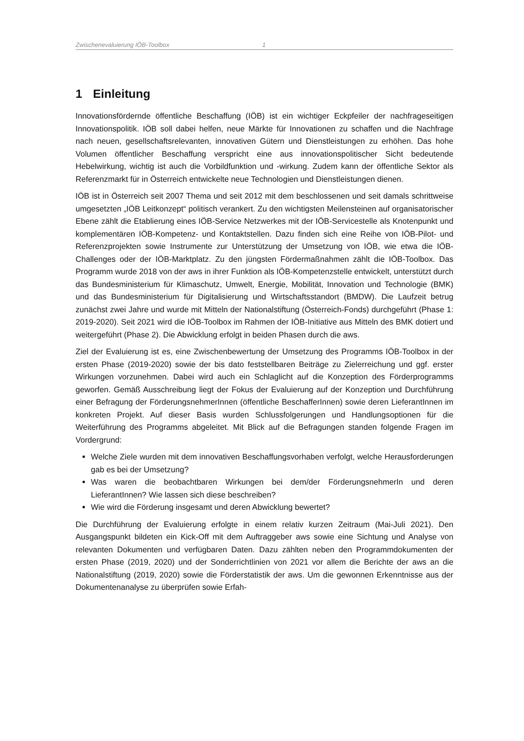Zwischenevaluierung IÖB-Toolbox 1
1 Einleitung
Innovationsfördernde öffentliche Beschaffung (IÖB) ist ein wichtiger Eckpfeiler der nachfrageseitigen Innovationspolitik. IÖB soll dabei helfen, neue Märkte für Innovationen zu schaffen und die Nachfrage nach neuen, gesellschaftsrelevanten, innovativen Gütern und Dienstleistungen zu erhöhen. Das hohe Volumen öffentlicher Beschaffung verspricht eine aus innovationspolitischer Sicht bedeutende Hebelwirkung, wichtig ist auch die Vorbildfunktion und -wirkung. Zudem kann der öffentliche Sektor als Referenzmarkt für in Österreich entwickelte neue Technologien und Dienstleistungen dienen.
IÖB ist in Österreich seit 2007 Thema und seit 2012 mit dem beschlossenen und seit damals schrittweise umgesetzten „IÖB Leitkonzept“ politisch verankert. Zu den wichtigsten Meilensteinen auf organisatorischer Ebene zählt die Etablierung eines IÖB-Service Netzwerkes mit der IÖB-Servicestelle als Knotenpunkt und komplementären IÖB-Kompetenz- und Kontaktstellen. Dazu finden sich eine Reihe von IÖB-Pilot- und Referenzprojekten sowie Instrumente zur Unterstützung der Umsetzung von IÖB, wie etwa die IÖB-Challenges oder der IÖB-Marktplatz. Zu den jüngsten Fördermaßnahmen zählt die IÖB-Toolbox. Das Programm wurde 2018 von der aws in ihrer Funktion als IÖB-Kompetenzstelle entwickelt, unterstützt durch das Bundesministerium für Klimaschutz, Umwelt, Energie, Mobilität, Innovation und Technologie (BMK) und das Bundesministerium für Digitalisierung und Wirtschaftsstandort (BMDW). Die Laufzeit betrug zunächst zwei Jahre und wurde mit Mitteln der Nationalstiftung (Österreich-Fonds) durchgeführt (Phase 1: 2019-2020). Seit 2021 wird die IÖB-Toolbox im Rahmen der IÖB-Initiative aus Mitteln des BMK dotiert und weitergeführt (Phase 2). Die Abwicklung erfolgt in beiden Phasen durch die aws.
Ziel der Evaluierung ist es, eine Zwischenbewertung der Umsetzung des Programms IÖB-Toolbox in der ersten Phase (2019-2020) sowie der bis dato feststellbaren Beiträge zu Zielerreichung und ggf. erster Wirkungen vorzunehmen. Dabei wird auch ein Schlaglicht auf die Konzeption des Förderprogramms geworfen. Gemäß Ausschreibung liegt der Fokus der Evaluierung auf der Konzeption und Durchführung einer Befragung der FörderungsnehmerInnen (öffentliche BeschafferInnen) sowie deren LieferantInnen im konkreten Projekt. Auf dieser Basis wurden Schlussfolgerungen und Handlungsoptionen für die Weiterführung des Programms abgeleitet. Mit Blick auf die Befragungen standen folgende Fragen im Vordergrund:
Welche Ziele wurden mit dem innovativen Beschaffungsvorhaben verfolgt, welche Herausforderungen gab es bei der Umsetzung?
Was waren die beobachtbaren Wirkungen bei dem/der FörderungsnehmerIn und deren LieferantInnen? Wie lassen sich diese beschreiben?
Wie wird die Förderung insgesamt und deren Abwicklung bewertet?
Die Durchführung der Evaluierung erfolgte in einem relativ kurzen Zeitraum (Mai-Juli 2021). Den Ausgangspunkt bildeten ein Kick-Off mit dem Auftraggeber aws sowie eine Sichtung und Analyse von relevanten Dokumenten und verfügbaren Daten. Dazu zählten neben den Programmdokumenten der ersten Phase (2019, 2020) und der Sonderrichtlinien von 2021 vor allem die Berichte der aws an die Nationalstiftung (2019, 2020) sowie die Förderstatistik der aws. Um die gewonnen Erkenntnisse aus der Dokumentenanalyse zu überprüfen sowie Erfah-